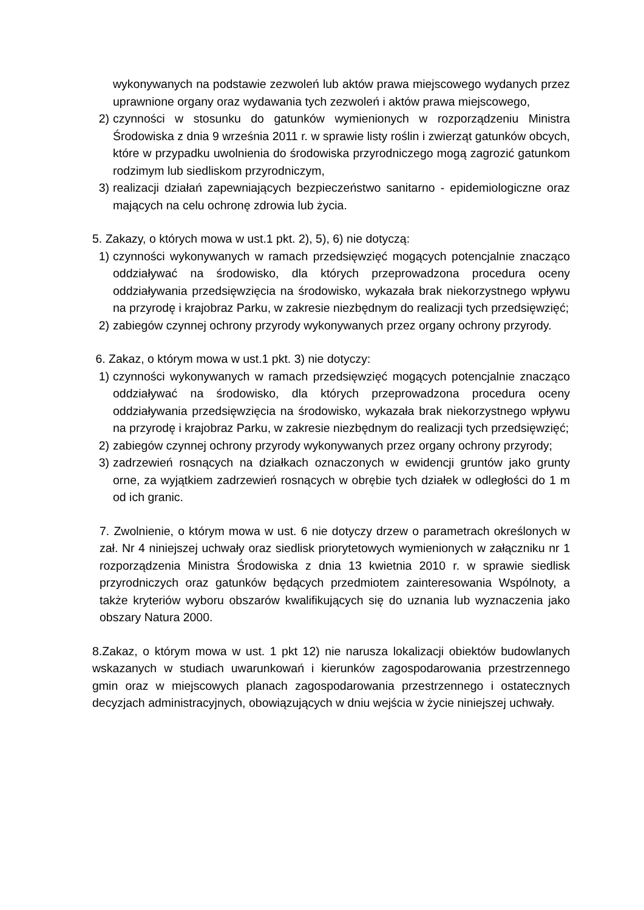wykonywanych na podstawie zezwoleń lub aktów prawa miejscowego wydanych przez uprawnione organy oraz wydawania tych zezwoleń i aktów prawa miejscowego,
2) czynności w stosunku do gatunków wymienionych w rozporządzeniu Ministra Środowiska z dnia 9 września 2011 r. w sprawie listy roślin i zwierząt gatunków obcych, które w przypadku uwolnienia do środowiska przyrodniczego mogą zagrozić gatunkom rodzimym lub siedliskom przyrodniczym,
3) realizacji działań zapewniających bezpieczeństwo sanitarno - epidemiologiczne oraz mających na celu ochronę zdrowia lub życia.
5. Zakazy, o których mowa w ust.1 pkt. 2), 5), 6) nie dotyczą:
1) czynności wykonywanych w ramach przedsięwzięć mogących potencjalnie znacząco oddziaływać na środowisko, dla których przeprowadzona procedura oceny oddziaływania przedsięwzięcia na środowisko, wykazała brak niekorzystnego wpływu na przyrodę i krajobraz Parku, w zakresie niezbędnym do realizacji tych przedsięwzięć;
2) zabiegów czynnej ochrony przyrody wykonywanych przez organy ochrony przyrody.
6. Zakaz, o którym mowa w ust.1 pkt. 3) nie dotyczy:
1) czynności wykonywanych w ramach przedsięwzięć mogących potencjalnie znacząco oddziaływać na środowisko, dla których przeprowadzona procedura oceny oddziaływania przedsięwzięcia na środowisko, wykazała brak niekorzystnego wpływu na przyrodę i krajobraz Parku, w zakresie niezbędnym do realizacji tych przedsięwzięć;
2) zabiegów czynnej ochrony przyrody wykonywanych przez organy ochrony przyrody;
3) zadrzewień rosnących na działkach oznaczonych w ewidencji gruntów jako grunty orne, za wyjątkiem zadrzewień rosnących w obrębie tych działek w odległości do 1 m od ich granic.
7. Zwolnienie, o którym mowa w ust. 6 nie dotyczy drzew o parametrach określonych w zał. Nr 4 niniejszej uchwały oraz siedlisk priorytetowych wymienionych w załączniku nr 1 rozporządzenia Ministra Środowiska z dnia 13 kwietnia 2010 r. w sprawie siedlisk przyrodniczych oraz gatunków będących przedmiotem zainteresowania Wspólnoty, a także kryteriów wyboru obszarów kwalifikujących się do uznania lub wyznaczenia jako obszary Natura 2000.
8.Zakaz, o którym mowa w ust. 1 pkt 12) nie narusza lokalizacji obiektów budowlanych wskazanych w studiach uwarunkowań i kierunków zagospodarowania przestrzennego gmin oraz w miejscowych planach zagospodarowania przestrzennego i ostatecznych decyzjach administracyjnych, obowiązujących w dniu wejścia w życie niniejszej uchwały.